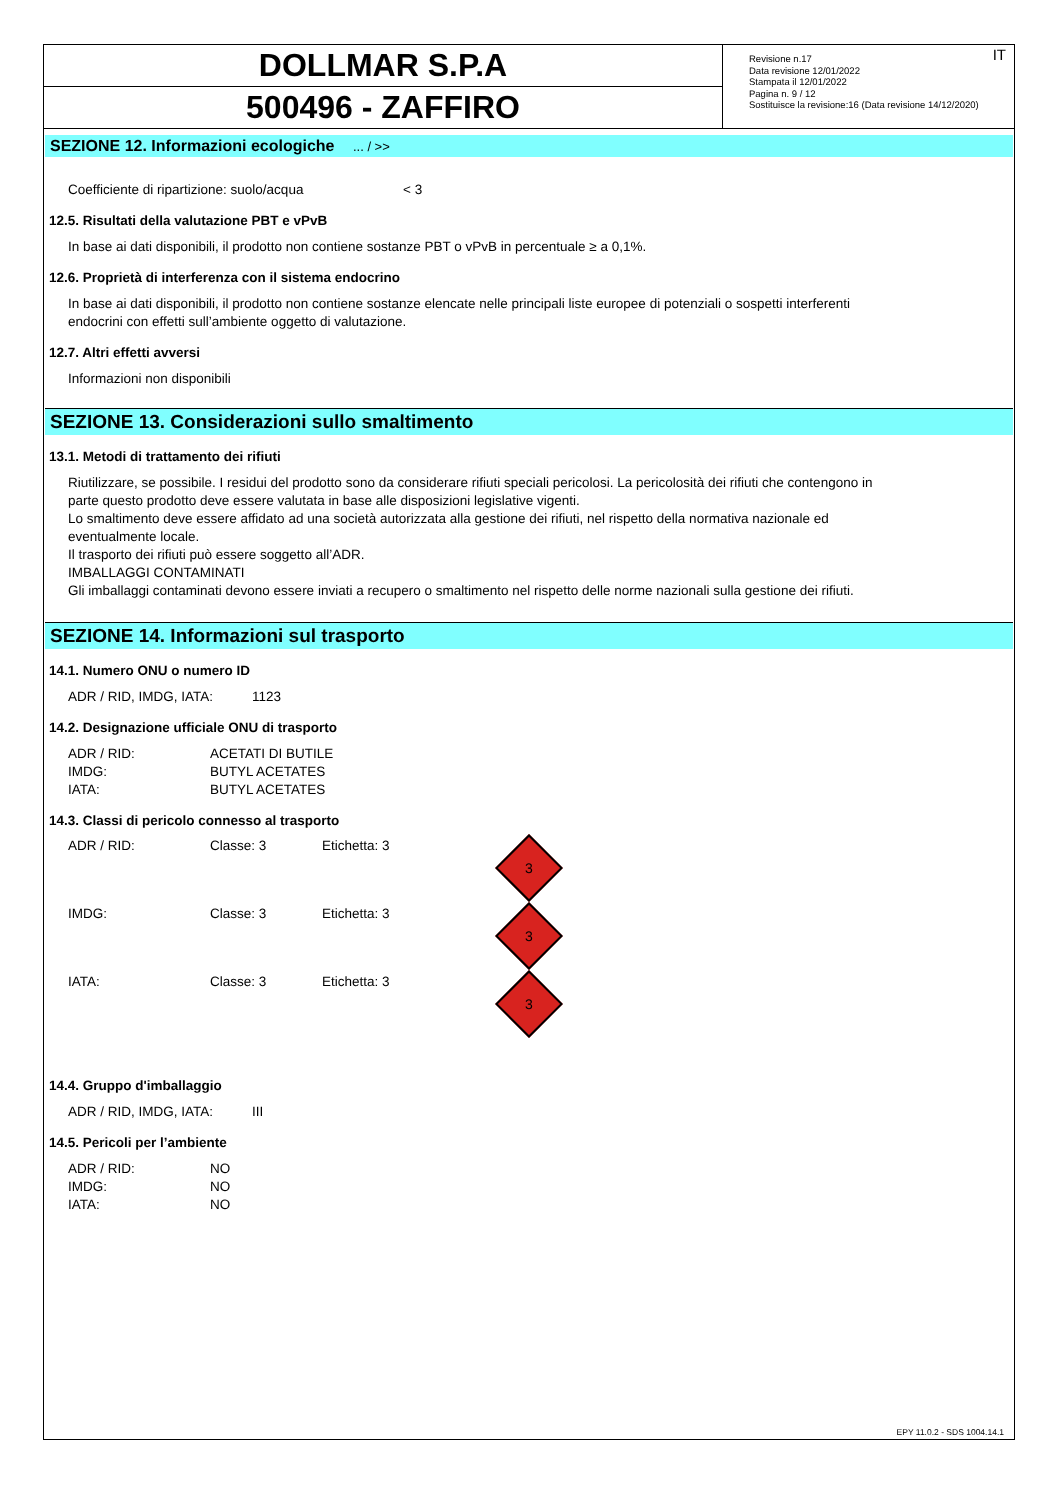DOLLMAR S.P.A
500496 - ZAFFIRO
IT Revisione n.17
Data revisione 12/01/2022
Stampata il 12/01/2022
Pagina n. 9 / 12
Sostituisce la revisione:16 (Data revisione 14/12/2020)
SEZIONE 12. Informazioni ecologiche ... / >>
Coefficiente di ripartizione: suolo/acqua < 3
12.5. Risultati della valutazione PBT e vPvB
In base ai dati disponibili, il prodotto non contiene sostanze PBT o vPvB in percentuale ≥ a 0,1%.
12.6. Proprietà di interferenza con il sistema endocrino
In base ai dati disponibili, il prodotto non contiene sostanze elencate nelle principali liste europee di potenziali o sospetti interferenti
endocrini con effetti sull’ambiente oggetto di valutazione.
12.7. Altri effetti avversi
Informazioni non disponibili
SEZIONE 13. Considerazioni sullo smaltimento
13.1. Metodi di trattamento dei rifiuti
Riutilizzare, se possibile. I residui del prodotto sono da considerare rifiuti speciali pericolosi. La pericolosità dei rifiuti che contengono in
parte questo prodotto deve essere valutata in base alle disposizioni legislative vigenti.
Lo smaltimento deve essere affidato ad una società autorizzata alla gestione dei rifiuti, nel rispetto della normativa nazionale ed
eventualmente locale.
Il trasporto dei rifiuti può essere soggetto all’ADR.
IMBALLAGGI CONTAMINATI
Gli imballaggi contaminati devono essere inviati a recupero o smaltimento nel rispetto delle norme nazionali sulla gestione dei rifiuti.
SEZIONE 14. Informazioni sul trasporto
14.1. Numero ONU o numero ID
ADR / RID, IMDG, IATA: 1123
14.2. Designazione ufficiale ONU di trasporto
ADR / RID: ACETATI DI BUTILE
IMDG: BUTYL ACETATES
IATA: BUTYL ACETATES
14.3. Classi di pericolo connesso al trasporto
ADR / RID: Classe: 3 Etichetta: 3
3
IMDG: Classe: 3 Etichetta: 3
3
IATA: Classe: 3 Etichetta: 3
3
14.4. Gruppo d'imballaggio
ADR / RID, IMDG, IATA: III
14.5. Pericoli per l’ambiente
ADR / RID: NO
IMDG: NO
IATA: NO
EPY 11.0.2 - SDS 1004.14.1